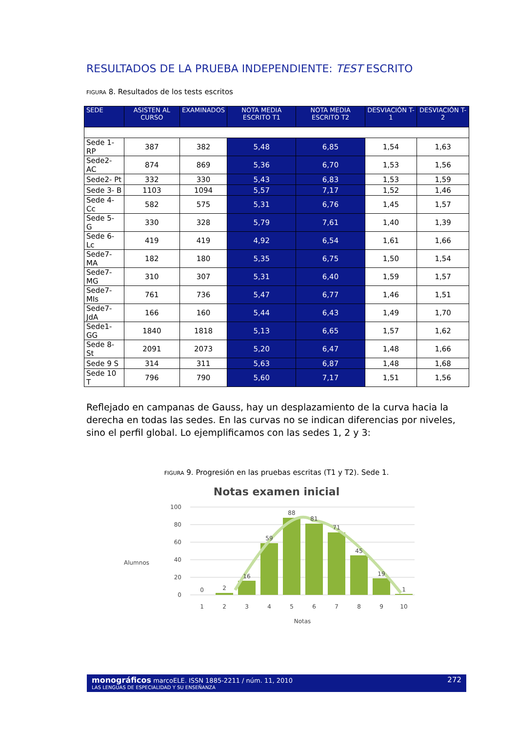RESULTADOS DE LA PRUEBA INDEPENDIENTE: TEST ESCRITO
FIGURA 8. Resultados de los tests escritos
| SEDE | ASISTEN AL CURSO | EXAMINADOS | NOTA MEDIA ESCRITO T1 | NOTA MEDIA ESCRITO T2 | DESVIACIÓN T-1 | DESVIACIÓN T-2 |
| --- | --- | --- | --- | --- | --- | --- |
| Sede 1-RP | 387 | 382 | 5,48 | 6,85 | 1,54 | 1,63 |
| Sede2- AC | 874 | 869 | 5,36 | 6,70 | 1,53 | 1,56 |
| Sede2- Pt | 332 | 330 | 5,43 | 6,83 | 1,53 | 1,59 |
| Sede 3- B | 1103 | 1094 | 5,57 | 7,17 | 1,52 | 1,46 |
| Sede 4- Cc | 582 | 575 | 5,31 | 6,76 | 1,45 | 1,57 |
| Sede 5- G | 330 | 328 | 5,79 | 7,61 | 1,40 | 1,39 |
| Sede 6-Lc | 419 | 419 | 4,92 | 6,54 | 1,61 | 1,66 |
| Sede7-MA | 182 | 180 | 5,35 | 6,75 | 1,50 | 1,54 |
| Sede7-MG | 310 | 307 | 5,31 | 6,40 | 1,59 | 1,57 |
| Sede7-MIs | 761 | 736 | 5,47 | 6,77 | 1,46 | 1,51 |
| Sede7-JdA | 166 | 160 | 5,44 | 6,43 | 1,49 | 1,70 |
| Sede1-GG | 1840 | 1818 | 5,13 | 6,65 | 1,57 | 1,62 |
| Sede 8- St | 2091 | 2073 | 5,20 | 6,47 | 1,48 | 1,66 |
| Sede 9 S | 314 | 311 | 5,63 | 6,87 | 1,48 | 1,68 |
| Sede 10 T | 796 | 790 | 5,60 | 7,17 | 1,51 | 1,56 |
Reflejado en campanas de Gauss, hay un desplazamiento de la curva hacia la derecha en todas las sedes. En las curvas no se indican diferencias por niveles, sino el perfil global. Lo ejemplificamos con las sedes 1, 2 y 3:
FIGURA 9. Progresión en las pruebas escritas (T1 y T2). Sede 1.
Notas examen inicial
Alumnos
100
80
60
40
20
0
0
2
16
59
88
81
71
45
19
1
1
2
3
4
5
6
7
8
9
10
Notas
monográficos marcoELE. ISSN 1885-2211 / núm. 11, 2010 272
LAS LENGUAS DE ESPECIALIDAD Y SU ENSEÑANZA